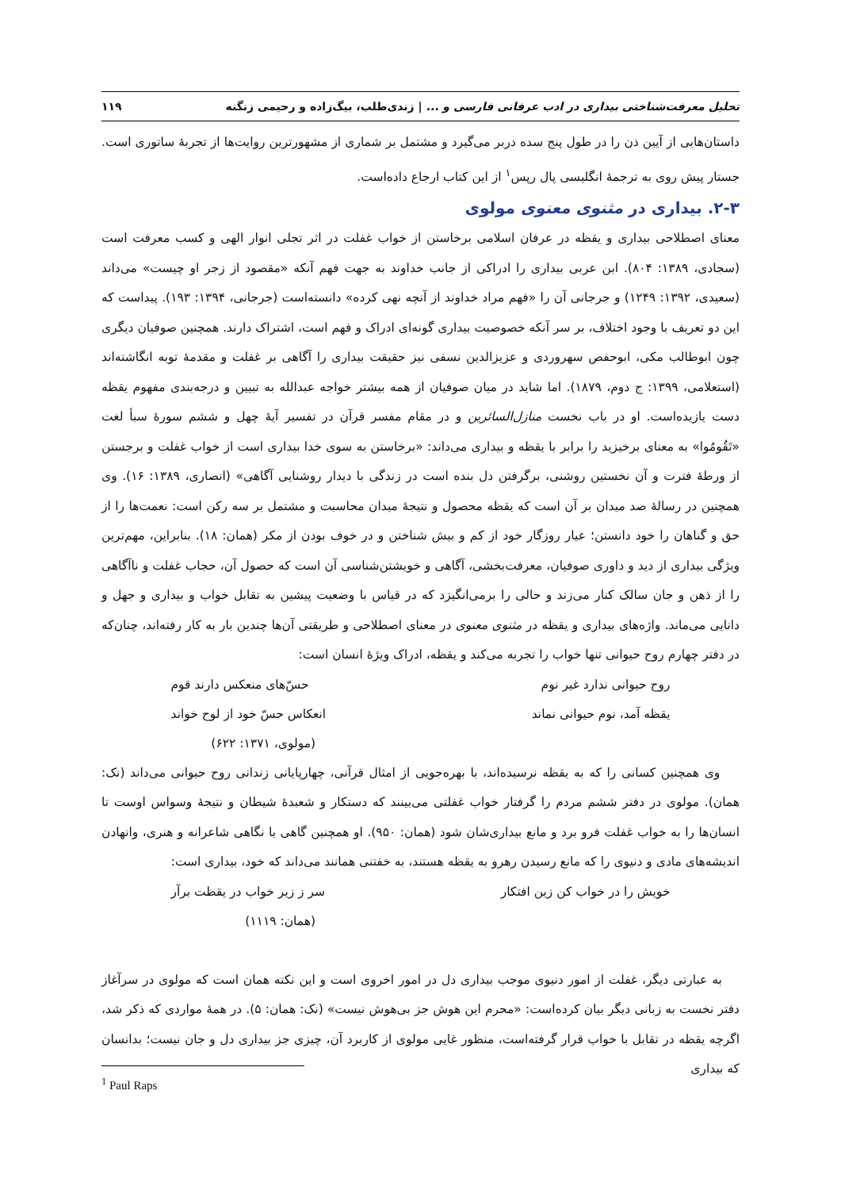تحلیل معرفت‌شناختی بیداری در ادب عرفانی فارسی و ... | زندی‌طلب، بیگ‌زاده و رحیمی زنگنه ۱۱۹
داستان‌هایی از آیین ذن را در طول پنج سده دربر می‌گیرد و مشتمل بر شماری از مشهورترین روایت‌ها از تجربهٔ ساتوری است. جستار پیش روی به ترجمهٔ انگلیسی پال رپس<sup>۱</sup> از این کتاب ارجاع داده‌است.
۲-۳. بیداری در مثنوی معنوی مولوی
معنای اصطلاحی بیداری و یقظه در عرفان اسلامی برخاستن از خواب غفلت در اثر تجلی انوار الهی و کسب معرفت است (سجادی، ۱۳۸۹: ۸۰۴). ابن عربی بیداری را ادراکی از جانب خداوند به جهت فهم آنکه «مقصود از زجر او چیست» می‌داند (سعیدی، ۱۳۹۲: ۱۲۴۹) و جرجانی آن را «فهم مراد خداوند از آنچه نهی کرده» دانسته‌است (جرجانی، ۱۳۹۴: ۱۹۳). پیداست که این دو تعریف با وجود اختلاف، بر سر آنکه خصوصیت بیداری گونه‌ای ادراک و فهم است، اشتراک دارند. همچنین صوفیان دیگری چون ابوطالب مکی، ابوحفص سهروردی و عزیزالدین نسفی نیز حقیقت بیداری را آگاهی بر غفلت و مقدمهٔ توبه انگاشته‌اند (استعلامی، ۱۳۹۹: ج دوم، ۱۸۷۹). اما شاید در میان صوفیان از همه بیشتر خواجه عبدالله به تبیین و درجه‌بندی مفهوم یقظه دست یازیده‌است. او در باب نخست منازل‌السائرین و در مقام مفسر قرآن در تفسیر آیهٔ چهل و ششم سورهٔ سبأ لغت «تَقُومُوا» به معنای برخیزید را برابر با یقظه و بیداری می‌داند: «برخاستن به سوی خدا بیداری است از خواب غفلت و برجستن از ورطهٔ فترت و آن نخستین روشنی، برگرفتن دل بنده است در زندگی با دیدار روشنایی آگاهی» (انصاری، ۱۳۸۹: ۱۶). وی همچنین در رسالهٔ صد میدان بر آن است که یقظه محصول و نتیجهٔ میدان محاسبت و مشتمل بر سه رکن است: نعمت‌ها را از حق و گناهان را خود دانستن؛ عیار روزگار خود از کم و بیش شناختن و در خوف بودن از مکر (همان: ۱۸). بنابراین، مهم‌ترین ویژگی بیداری از دید و داوری صوفیان، معرفت‌بخشی، آگاهی و خویشتن‌شناسی آن است که حصول آن، حجاب غفلت و ناآگاهی را از ذهن و جان سالک کنار می‌زند و حالی را برمی‌انگیزد که در قیاس با وضعیت پیشین به تقابل خواب و بیداری و جهل و دانایی می‌ماند. واژه‌های بیداری و یقظه در مثنوی معنوی در معنای اصطلاحی و طریقتی آن‌ها چندین بار به کار رفته‌اند، چنان‌که در دفتر چهارم روح حیوانی تنها خواب را تجربه می‌کند و یقظه، ادراک ویژهٔ انسان است:
روح حیوانی ندارد غیر نوم حسّ‌های منعکس دارند قوم
یقظه آمد، نوم حیوانی نماند انعکاس حسّ خود از لوح خواند
(مولوی، ۱۳۷۱: ۶۲۲)
وی همچنین کسانی را که به یقظه نرسیده‌اند، با بهره‌جویی از امثال قرآنی، چهارپایانی زندانی روح حیوانی می‌داند (نک: همان). مولوی در دفتر ششم مردم را گرفتار خواب غفلتی می‌بینند که دستکار و شعبدهٔ شیطان و نتیجهٔ وسواس اوست تا انسان‌ها را به خواب غفلت فرو برد و مانع بیداری‌شان شود (همان: ۹۵۰). او همچنین گاهی با نگاهی شاعرانه و هنری، وانهادن اندیشه‌های مادی و دنیوی را که مانع رسیدن رهرو به یقظه هستند، به خفتنی همانند می‌داند که خود، بیداری است:
خویش را در خواب کن زین افتکار سر ز زیر خواب در یقظت برآر
(همان: ۱۱۱۹)
به عبارتی دیگر، غفلت از امور دنیوی موجب بیداری دل در امور اخروی است و این نکته همان است که مولوی در سرآغاز دفتر نخست به زبانی دیگر بیان کرده‌است: «محرم این هوش جز بی‌هوش نیست» (نک: همان: ۵). در همهٔ مواردی که ذکر شد، اگرچه یقظه در تقابل با خواب قرار گرفته‌است، منظور غایی مولوی از کاربرد آن، چیزی جز بیداری دل و جان نیست؛ بدانسان که بیداری
<sup>1</sup> Paul Raps